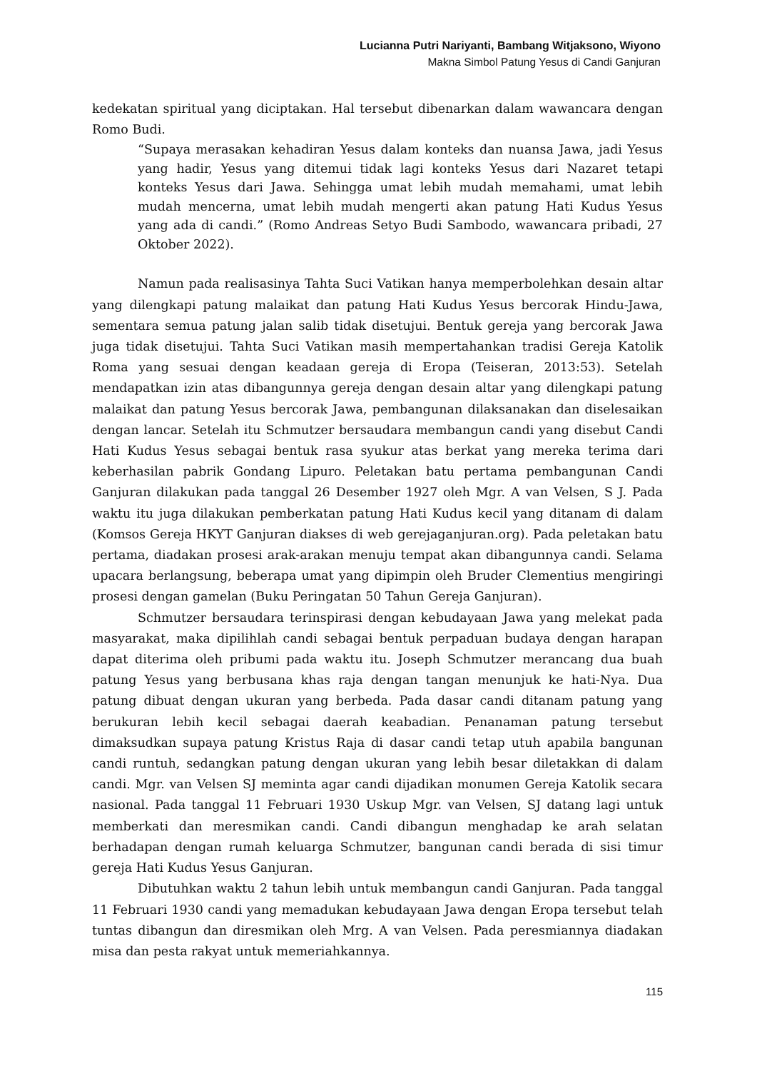Lucianna Putri Nariyanti, Bambang Witjaksono, Wiyono
Makna Simbol Patung Yesus di Candi Ganjuran
kedekatan spiritual yang diciptakan. Hal tersebut dibenarkan dalam wawancara dengan Romo Budi.
“Supaya merasakan kehadiran Yesus dalam konteks dan nuansa Jawa, jadi Yesus yang hadir, Yesus yang ditemui tidak lagi konteks Yesus dari Nazaret tetapi konteks Yesus dari Jawa. Sehingga umat lebih mudah memahami, umat lebih mudah mencerna, umat lebih mudah mengerti akan patung Hati Kudus Yesus yang ada di candi.” (Romo Andreas Setyo Budi Sambodo, wawancara pribadi, 27 Oktober 2022).
Namun pada realisasinya Tahta Suci Vatikan hanya memperbolehkan desain altar yang dilengkapi patung malaikat dan patung Hati Kudus Yesus bercorak Hindu-Jawa, sementara semua patung jalan salib tidak disetujui. Bentuk gereja yang bercorak Jawa juga tidak disetujui. Tahta Suci Vatikan masih mempertahankan tradisi Gereja Katolik Roma yang sesuai dengan keadaan gereja di Eropa (Teiseran, 2013:53). Setelah mendapatkan izin atas dibangunnya gereja dengan desain altar yang dilengkapi patung malaikat dan patung Yesus bercorak Jawa, pembangunan dilaksanakan dan diselesaikan dengan lancar. Setelah itu Schmutzer bersaudara membangun candi yang disebut Candi Hati Kudus Yesus sebagai bentuk rasa syukur atas berkat yang mereka terima dari keberhasilan pabrik Gondang Lipuro. Peletakan batu pertama pembangunan Candi Ganjuran dilakukan pada tanggal 26 Desember 1927 oleh Mgr. A van Velsen, S J. Pada waktu itu juga dilakukan pemberkatan patung Hati Kudus kecil yang ditanam di dalam (Komsos Gereja HKYT Ganjuran diakses di web gerejaganjuran.org). Pada peletakan batu pertama, diadakan prosesi arak-arakan menuju tempat akan dibangunnya candi. Selama upacara berlangsung, beberapa umat yang dipimpin oleh Bruder Clementius mengiringi prosesi dengan gamelan (Buku Peringatan 50 Tahun Gereja Ganjuran).
Schmutzer bersaudara terinspirasi dengan kebudayaan Jawa yang melekat pada masyarakat, maka dipilihlah candi sebagai bentuk perpaduan budaya dengan harapan dapat diterima oleh pribumi pada waktu itu. Joseph Schmutzer merancang dua buah patung Yesus yang berbusana khas raja dengan tangan menunjuk ke hati-Nya. Dua patung dibuat dengan ukuran yang berbeda. Pada dasar candi ditanam patung yang berukuran lebih kecil sebagai daerah keabadian. Penanaman patung tersebut dimaksudkan supaya patung Kristus Raja di dasar candi tetap utuh apabila bangunan candi runtuh, sedangkan patung dengan ukuran yang lebih besar diletakkan di dalam candi. Mgr. van Velsen SJ meminta agar candi dijadikan monumen Gereja Katolik secara nasional. Pada tanggal 11 Februari 1930 Uskup Mgr. van Velsen, SJ datang lagi untuk memberkati dan meresmikan candi. Candi dibangun menghadap ke arah selatan berhadapan dengan rumah keluarga Schmutzer, bangunan candi berada di sisi timur gereja Hati Kudus Yesus Ganjuran.
Dibutuhkan waktu 2 tahun lebih untuk membangun candi Ganjuran. Pada tanggal 11 Februari 1930 candi yang memadukan kebudayaan Jawa dengan Eropa tersebut telah tuntas dibangun dan diresmikan oleh Mrg. A van Velsen. Pada peresmiannya diadakan misa dan pesta rakyat untuk memeriahkannya.
115